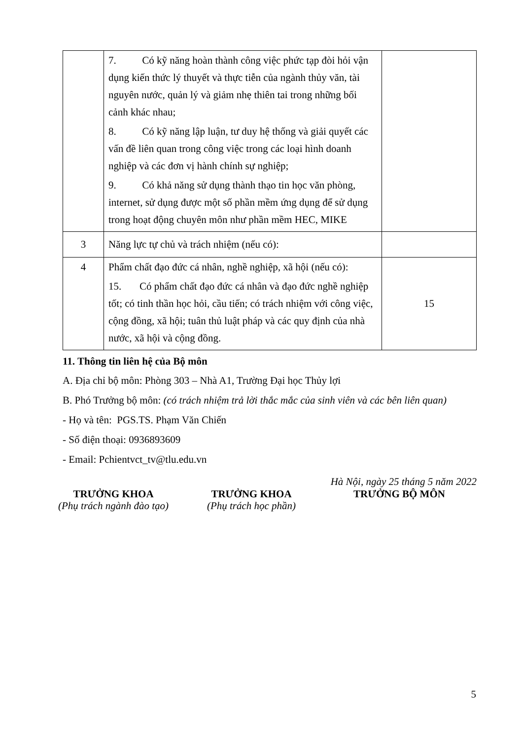| | 7. Có kỹ năng hoàn thành công việc phức tạp đòi hỏi vận dụng kiến thức lý thuyết và thực tiễn của ngành thủy văn, tài nguyên nước, quản lý và giảm nhẹ thiên tai trong những bối cảnh khác nhau; 8. Có kỹ năng lập luận, tư duy hệ thống và giải quyết các vấn đề liên quan trong công việc trong các loại hình doanh nghiệp và các đơn vị hành chính sự nghiệp; 9. Có khả năng sử dụng thành thạo tin học văn phòng, internet, sử dụng được một số phần mềm ứng dụng để sử dụng trong hoạt động chuyên môn như phần mềm HEC, MIKE | |
| 3 | Năng lực tự chủ và trách nhiệm (nếu có): | |
| 4 | Phẩm chất đạo đức cá nhân, nghề nghiệp, xã hội (nếu có): 15. Có phẩm chất đạo đức cá nhân và đạo đức nghề nghiệp tốt; có tinh thần học hỏi, cầu tiến; có trách nhiệm với công việc, cộng đồng, xã hội; tuân thủ luật pháp và các quy định của nhà nước, xã hội và cộng đồng. | 15 |
11. Thông tin liên hệ của Bộ môn
A. Địa chỉ bộ môn: Phòng 303 – Nhà A1, Trường Đại học Thủy lợi
B. Phó Trưởng bộ môn: (có trách nhiệm trả lời thắc mắc của sinh viên và các bên liên quan)
- Họ và tên: PGS.TS. Phạm Văn Chiến
- Số điện thoại: 0936893609
- Email: Pchientvct_tv@tlu.edu.vn
Hà Nội, ngày 25 tháng 5 năm 2022
TRƯỞNG KHOA
(Phụ trách ngành đào tạo)
TRƯỞNG KHOA
(Phụ trách học phần)
TRƯỞNG BỘ MÔN
5